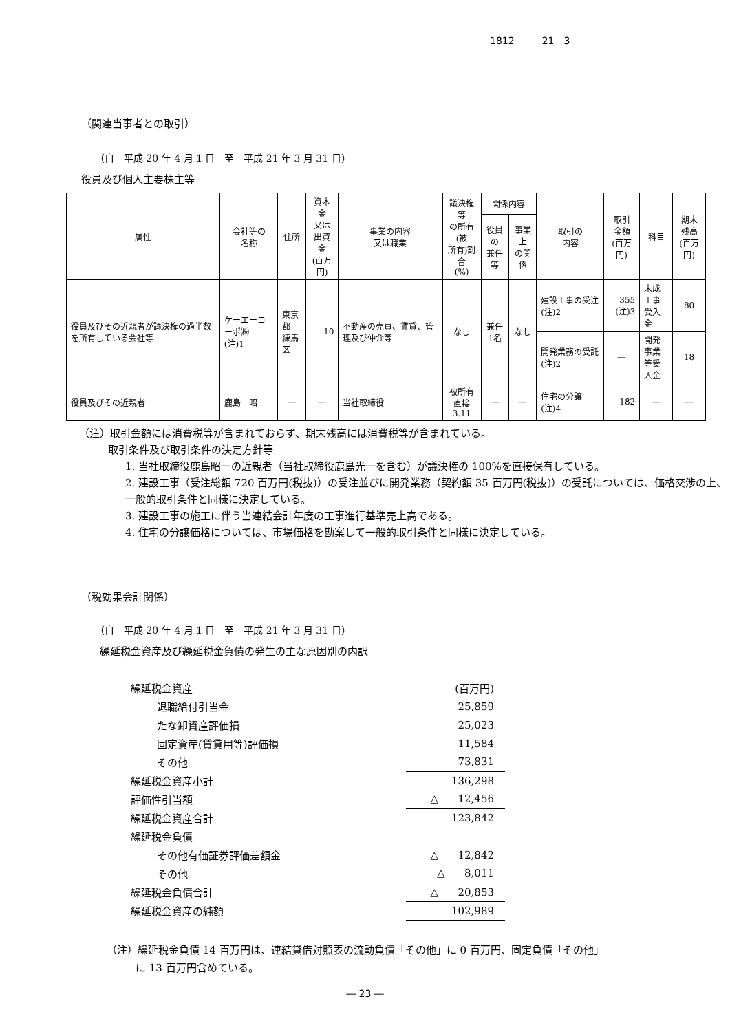1812 21　3
（関連当事者との取引）
（自　平成 20 年 4 月 1 日　至　平成 21 年 3 月 31 日）
役員及び個人主要株主等
| 属性 | 会社等の 名称 | 住所 | 資本金 又は 出資金 (百万円) | 事業の内容 又は職業 | 議決権等 の所有(被 所有)割合 (%) | 関係内容 | | 取引の 内容 | 取引 金額 (百万円) | 科目 | 期末 残高 (百万円) |
| --- | --- | --- | --- | --- | --- | --- | --- | --- | --- | --- | --- |
| | | | | | | 役員の 兼任等 | 事業上 の関係 | | | | |
| 役員及びその近親者が議決権の過半数を所有している会社等 | ケーエーコーポ㈱ (注)1 | 東京都 練馬区 | 10 | 不動産の売買、賃貸、管理及び仲介等 | なし | 兼任 1名 | なし | 建設工事の受注 (注)2 | 355 (注)3 | 未成工事 受入金 | 80 |
| | | | | | | | | 開発業務の受託 (注)2 | ― | 開発事業 等受入金 | 18 |
| 役員及びその近親者 | 鹿島 昭一 | ― | ― | 当社取締役 | 被所有 直接3.11 | ― | ― | 住宅の分譲 (注)4 | 182 | ― | ― |
（注）取引金額には消費税等が含まれておらず、期末残高には消費税等が含まれている。
取引条件及び取引条件の決定方針等
1. 当社取締役鹿島昭一の近親者（当社取締役鹿島光一を含む）が議決権の 100%を直接保有している。
2. 建設工事（受注総額 720 百万円(税抜)）の受注並びに開発業務（契約額 35 百万円(税抜)）の受託については、価格交渉の上、一般的取引条件と同様に決定している。
3. 建設工事の施工に伴う当連結会計年度の工事進行基準売上高である。
4. 住宅の分譲価格については、市場価格を勘案して一般的取引条件と同様に決定している。
（税効果会計関係）
（自　平成 20 年 4 月 1 日　至　平成 21 年 3 月 31 日）
繰延税金資産及び繰延税金負債の発生の主な原因別の内訳
| 繰延税金資産 | (百万円) |
| 退職給付引当金 | 25,859 |
| たな卸資産評価損 | 25,023 |
| 固定資産(賃貸用等)評価損 | 11,584 |
| その他 | 73,831 |
| 繰延税金資産小計 | 136,298 |
| 評価性引当額 | △ 12,456 |
| 繰延税金資産合計 | 123,842 |
| 繰延税金負債 | |
| その他有価証券評価差額金 | △ 12,842 |
| その他 | △ 8,011 |
| 繰延税金負債合計 | △ 20,853 |
| 繰延税金資産の純額 | 102,989 |
（注）繰延税金負債 14 百万円は、連結貸借対照表の流動負債「その他」に 0 百万円、固定負債「その他」
に 13 百万円含めている。
― 23 ―